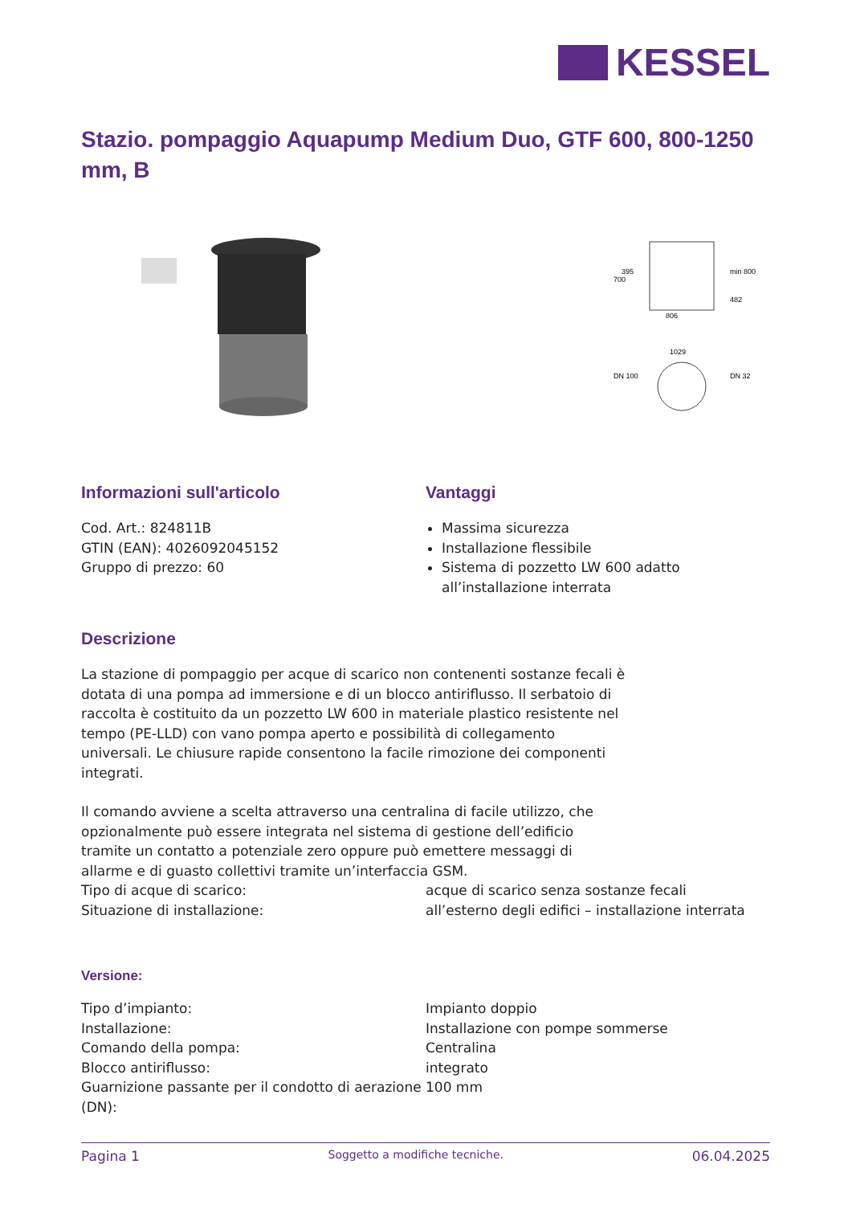KESSEL
Stazio. pompaggio Aquapump Medium Duo, GTF 600, 800-1250 mm, B
806
1029
min 800
700
395
482
DN 100
DN 32
Informazioni sull'articolo
Cod. Art.: 824811B
GTIN (EAN): 4026092045152
Gruppo di prezzo: 60
Vantaggi
Massima sicurezza
Installazione flessibile
Sistema di pozzetto LW 600 adatto all’installazione interrata
Descrizione
La stazione di pompaggio per acque di scarico non contenenti sostanze fecali è dotata di una pompa ad immersione e di un blocco antiriflusso. Il serbatoio di raccolta è costituito da un pozzetto LW 600 in materiale plastico resistente nel tempo (PE-LLD) con vano pompa aperto e possibilità di collegamento universali. Le chiusure rapide consentono la facile rimozione dei componenti integrati.
Il comando avviene a scelta attraverso una centralina di facile utilizzo, che opzionalmente può essere integrata nel sistema di gestione dell’edificio tramite un contatto a potenziale zero oppure può emettere messaggi di allarme e di guasto collettivi tramite un’interfaccia GSM.
| Tipo di acque di scarico: | acque di scarico senza sostanze fecali |
| Situazione di installazione: | all’esterno degli edifici – installazione interrata |
Versione:
| Tipo d’impianto: | Impianto doppio |
| Installazione: | Installazione con pompe sommerse |
| Comando della pompa: | Centralina |
| Blocco antiriflusso: | integrato |
| Guarnizione passante per il condotto di aerazione (DN): | 100 mm |
Pagina 1 Soggetto a modifiche tecniche. 06.04.2025